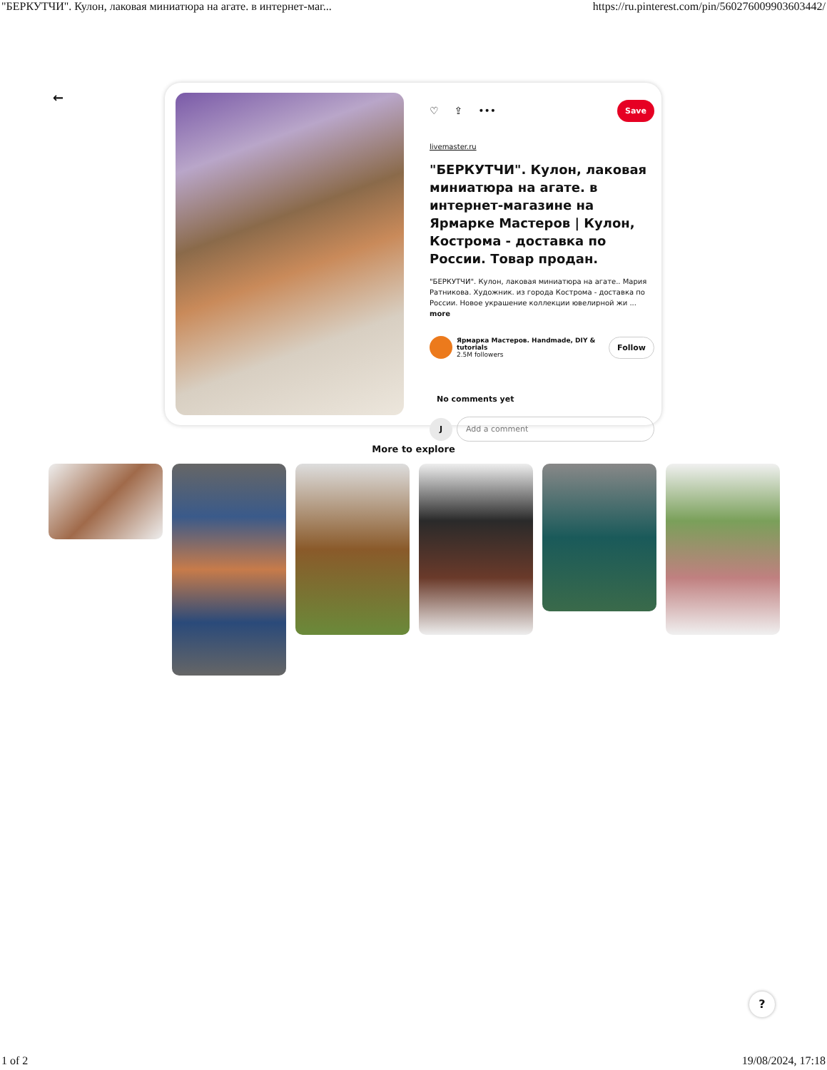"БЕРКУТЧИ". Кулон, лаковая миниатюра на агате. в интернет-маг... https://ru.pinterest.com/pin/560276009903603442/
←
♡ ⇪ ••• Save
livemaster.ru
"БЕРКУТЧИ". Кулон, лаковая миниатюра на агате. в интернет-магазине на Ярмарке Мастеров | Кулон, Кострома - доставка по России. Товар продан.
"БЕРКУТЧИ". Кулон, лаковая миниатюра на агате.. Мария Ратникова. Художник. из города Кострома - доставка по России. Новое украшение коллекции ювелирной жи ... more
Ярмарка Мастеров. Handmade, DIY & tutorials
2.5M followers
Follow
No comments yet
J
Add a comment
More to explore
?
1 of 2 19/08/2024, 17:18